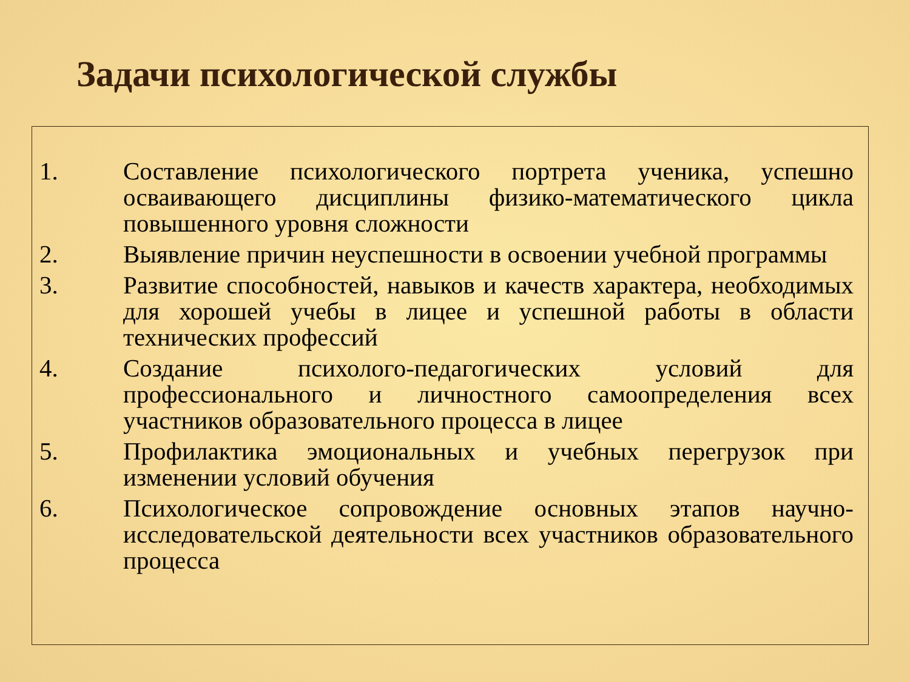Задачи психологической службы
1. Составление психологического портрета ученика, успешно осваивающего дисциплины физико-математического цикла повышенного уровня сложности
2. Выявление причин неуспешности в освоении учебной программы
3. Развитие способностей, навыков и качеств характера, необходимых для хорошей учебы в лицее и успешной работы в области технических профессий
4. Создание психолого-педагогических условий для профессионального и личностного самоопределения всех участников образовательного процесса в лицее
5. Профилактика эмоциональных и учебных перегрузок при изменении условий обучения
6. Психологическое сопровождение основных этапов научно-исследовательской деятельности всех участников образовательного процесса